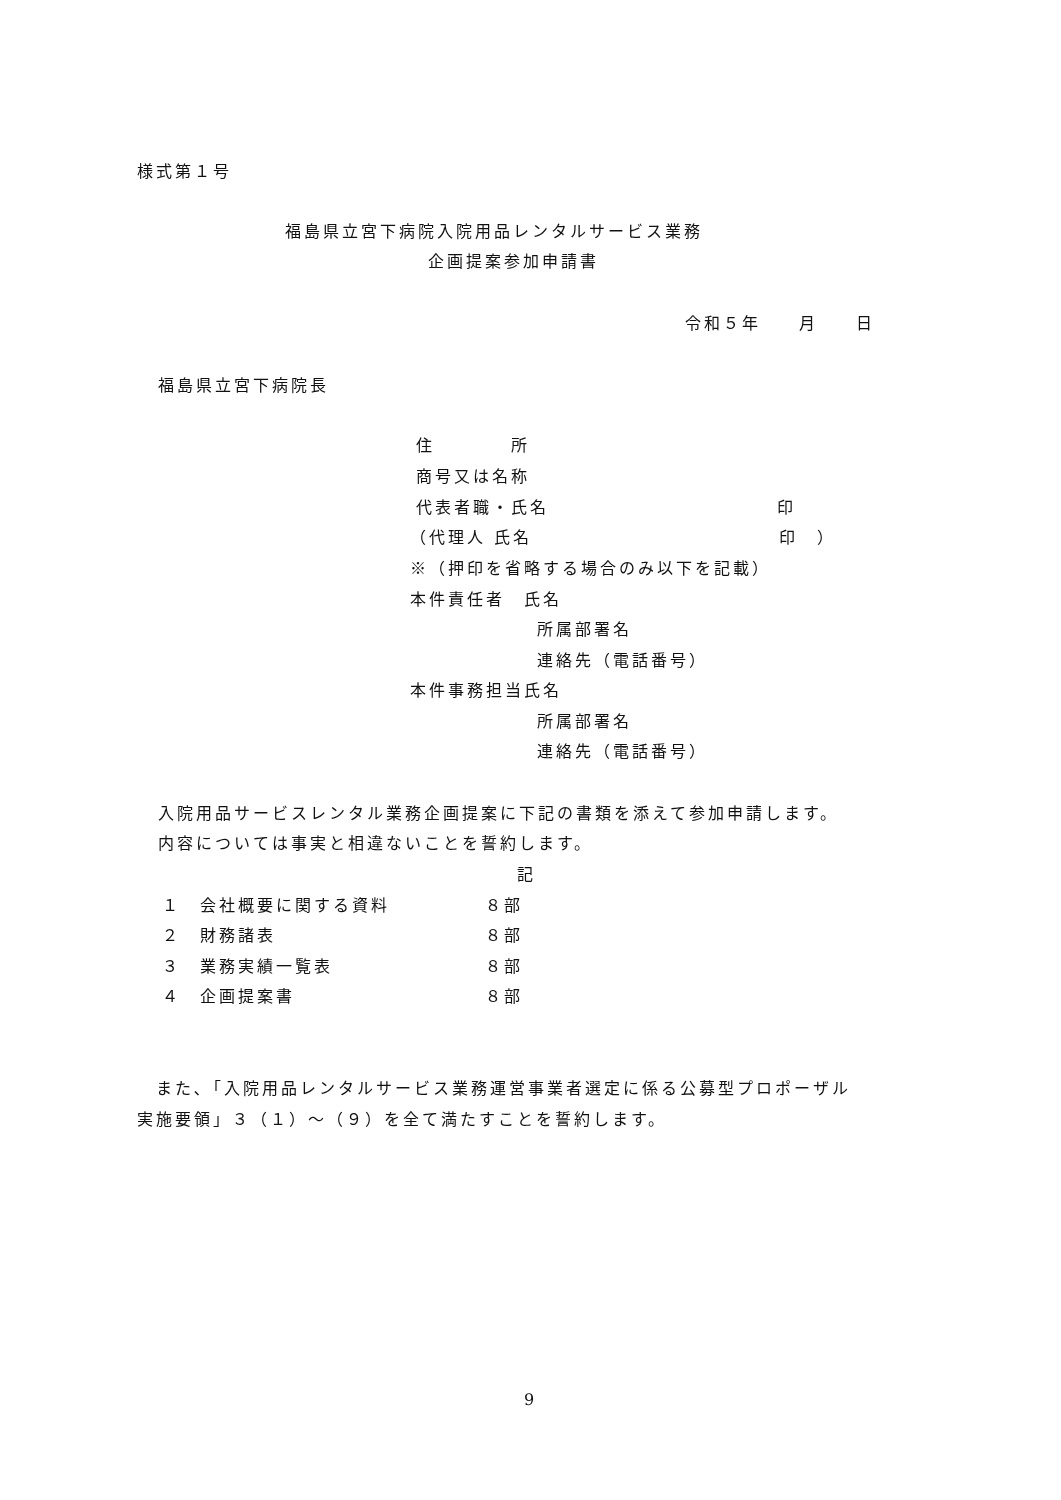様式第１号
福島県立宮下病院入院用品レンタルサービス業務
企画提案参加申請書
令和５年　　月　　日
福島県立宮下病院長
住　　　　所
商号又は名称
代表者職・氏名　　　　　　　　　　　　印
（代理人 氏名　　　　　　　　　　　　　印　）
※（押印を省略する場合のみ以下を記載）
本件責任者　氏名
所属部署名
連絡先（電話番号）
本件事務担当氏名
所属部署名
連絡先（電話番号）
入院用品サービスレンタル業務企画提案に下記の書類を添えて参加申請します。
内容については事実と相違ないことを誓約します。
記
１　会社概要に関する資料　　　　　８部
２　財務諸表　　　　　　　　　　　８部
３　業務実績一覧表　　　　　　　　８部
４　企画提案書　　　　　　　　　　８部
　また､「入院用品レンタルサービス業務運営事業者選定に係る公募型プロポーザル
実施要領」３（１）～（９）を全て満たすことを誓約します。
9